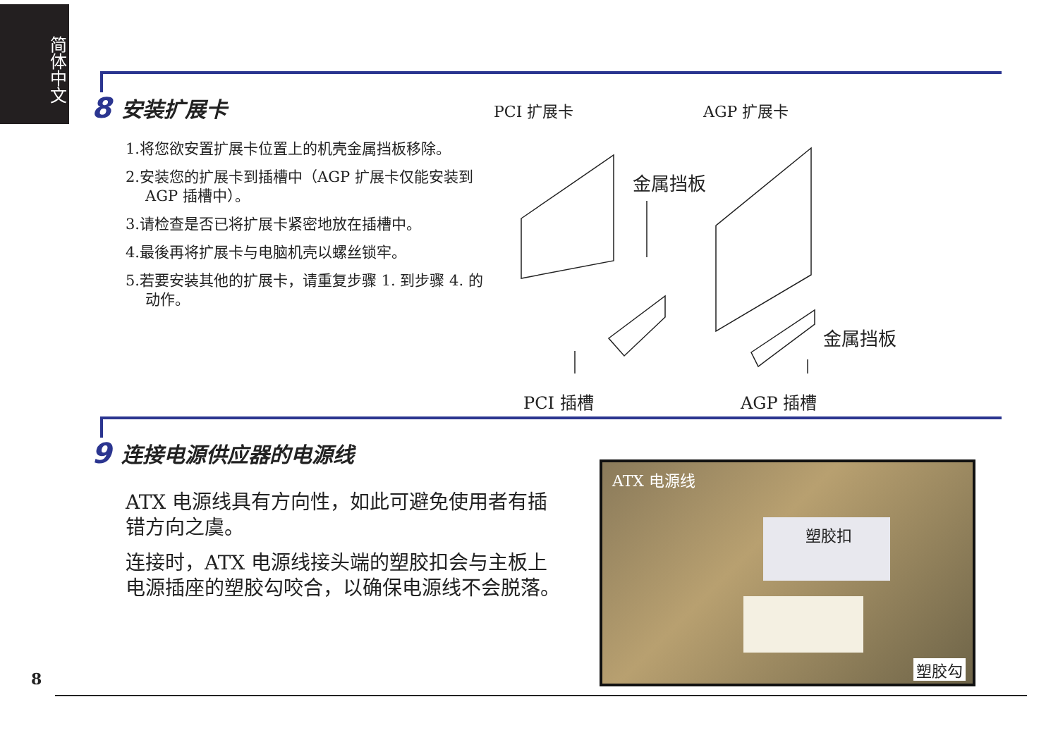简体中文
8 安装扩展卡
1.将您欲安置扩展卡位置上的机壳金属挡板移除。
2.安装您的扩展卡到插槽中（AGP 扩展卡仅能安装到 AGP 插槽中）。
3.请检查是否已将扩展卡紧密地放在插槽中。
4.最後再将扩展卡与电脑机壳以螺丝锁牢。
5.若要安装其他的扩展卡，请重复步骤 1. 到步骤 4. 的动作。
PCI 扩展卡 AGP 扩展卡
金属挡板
金属挡板
PCI 插槽 AGP 插槽
9 连接电源供应器的电源线
ATX 电源线具有方向性，如此可避免使用者有插错方向之虞。
连接时，ATX 电源线接头端的塑胶扣会与主板上电源插座的塑胶勾咬合，以确保电源线不会脱落。
ATX 电源线
塑胶扣
塑胶勾
8